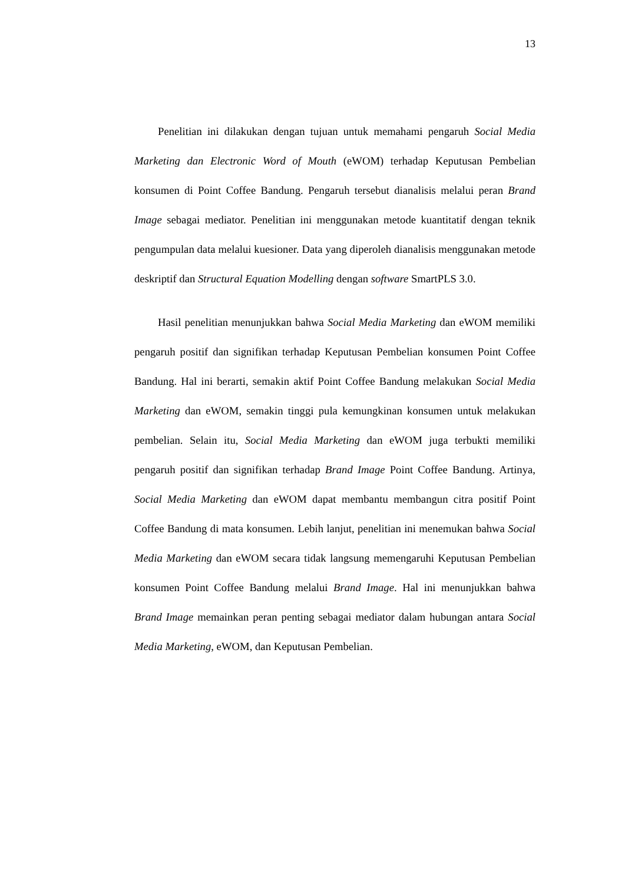13
Penelitian ini dilakukan dengan tujuan untuk memahami pengaruh Social Media Marketing dan Electronic Word of Mouth (eWOM) terhadap Keputusan Pembelian konsumen di Point Coffee Bandung. Pengaruh tersebut dianalisis melalui peran Brand Image sebagai mediator. Penelitian ini menggunakan metode kuantitatif dengan teknik pengumpulan data melalui kuesioner. Data yang diperoleh dianalisis menggunakan metode deskriptif dan Structural Equation Modelling dengan software SmartPLS 3.0.
Hasil penelitian menunjukkan bahwa Social Media Marketing dan eWOM memiliki pengaruh positif dan signifikan terhadap Keputusan Pembelian konsumen Point Coffee Bandung. Hal ini berarti, semakin aktif Point Coffee Bandung melakukan Social Media Marketing dan eWOM, semakin tinggi pula kemungkinan konsumen untuk melakukan pembelian. Selain itu, Social Media Marketing dan eWOM juga terbukti memiliki pengaruh positif dan signifikan terhadap Brand Image Point Coffee Bandung. Artinya, Social Media Marketing dan eWOM dapat membantu membangun citra positif Point Coffee Bandung di mata konsumen. Lebih lanjut, penelitian ini menemukan bahwa Social Media Marketing dan eWOM secara tidak langsung memengaruhi Keputusan Pembelian konsumen Point Coffee Bandung melalui Brand Image. Hal ini menunjukkan bahwa Brand Image memainkan peran penting sebagai mediator dalam hubungan antara Social Media Marketing, eWOM, dan Keputusan Pembelian.